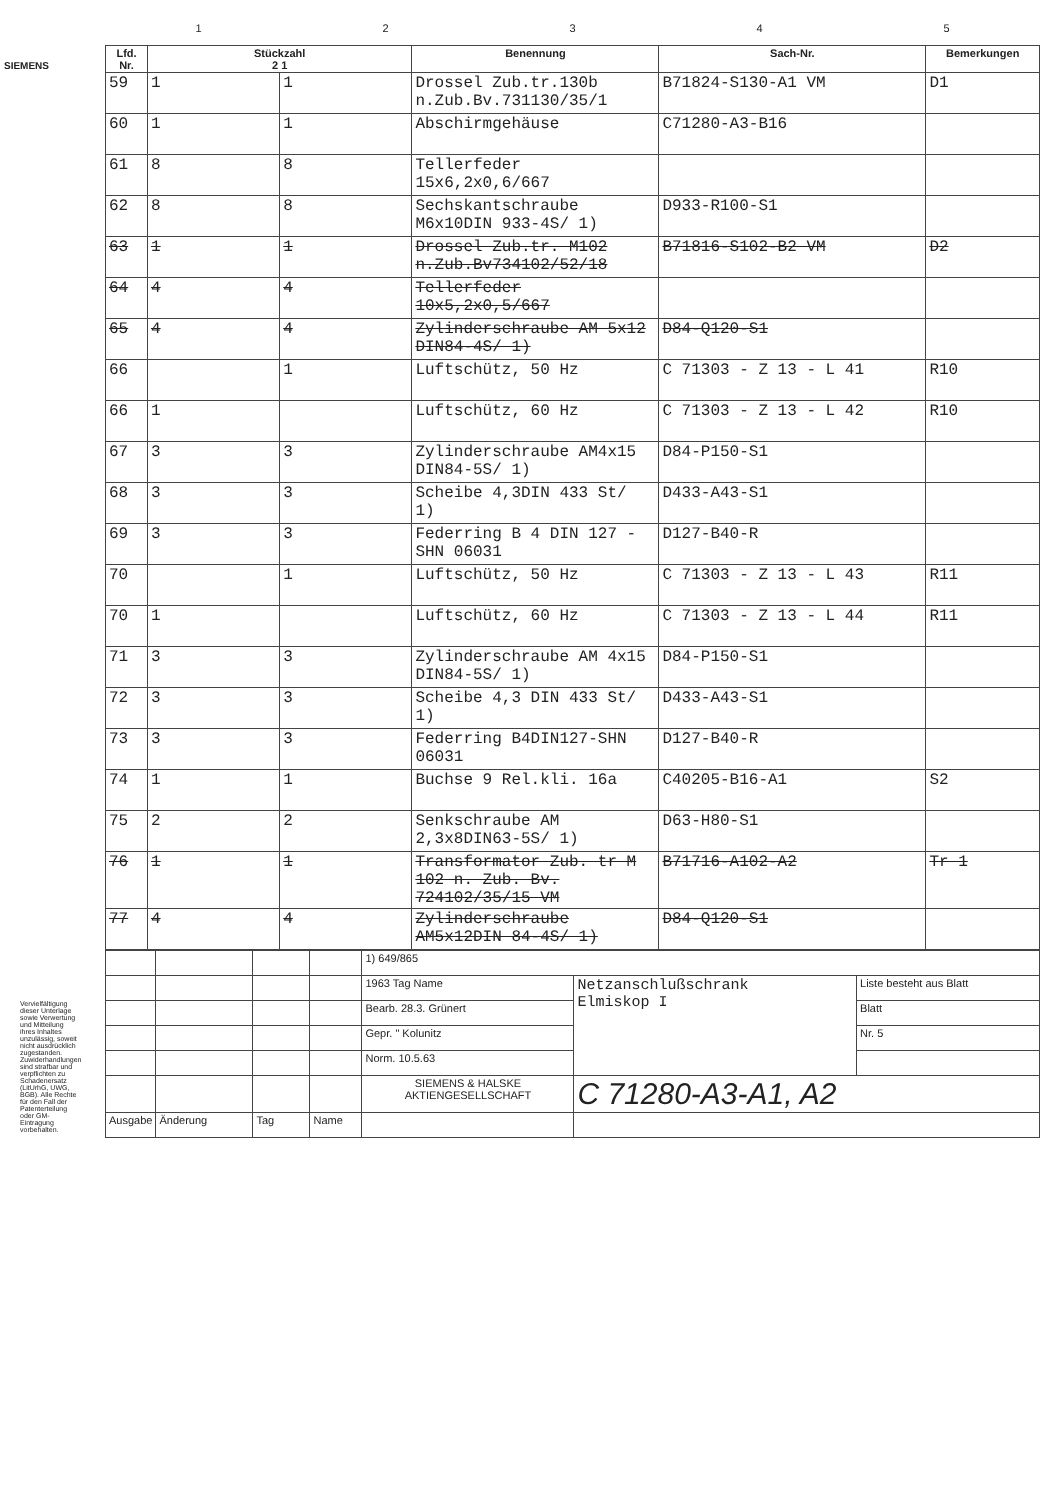SIEMENS
12345
| Lfd. Nr. | Stückzahl 2 1 | | Benennung | Sach-Nr. | Bemerkungen |
| --- | --- | --- | --- | --- | --- |
| 59 | 1 | 1 | Drossel Zub.tr.130b n.Zub.Bv.731130/35/1 | B71824-S130-A1 VM | D1 |
| 60 | 1 | 1 | Abschirmgehäuse | C71280-A3-B16 | |
| 61 | 8 | 8 | Tellerfeder 15x6,2x0,6/667 | | |
| 62 | 8 | 8 | Sechskantschraube M6x10DIN 933-4S/ 1) | D933-R100-S1 | |
| 63 | 1 | 1 | Drossel Zub.tr. M102 n.Zub.Bv734102/52/18 | B71816-S102-B2 VM | D2 |
| 64 | 4 | 4 | Tellerfeder 10x5,2x0,5/667 | | |
| 65 | 4 | 4 | Zylinderschraube AM 5x12 DIN84-4S/ 1) | D84-Q120-S1 | |
| 66 | | 1 | Luftschütz, 50 Hz | C 71303 - Z 13 - L 41 | R10 |
| 66 | 1 | | Luftschütz, 60 Hz | C 71303 - Z 13 - L 42 | R10 |
| 67 | 3 | 3 | Zylinderschraube AM4x15 DIN84-5S/ 1) | D84-P150-S1 | |
| 68 | 3 | 3 | Scheibe 4,3DIN 433 St/ 1) | D433-A43-S1 | |
| 69 | 3 | 3 | Federring B 4 DIN 127 - SHN 06031 | D127-B40-R | |
| 70 | | 1 | Luftschütz, 50 Hz | C 71303 - Z 13 - L 43 | R11 |
| 70 | 1 | | Luftschütz, 60 Hz | C 71303 - Z 13 - L 44 | R11 |
| 71 | 3 | 3 | Zylinderschraube AM 4x15 DIN84-5S/ 1) | D84-P150-S1 | |
| 72 | 3 | 3 | Scheibe 4,3 DIN 433 St/ 1) | D433-A43-S1 | |
| 73 | 3 | 3 | Federring B4DIN127-SHN 06031 | D127-B40-R | |
| 74 | 1 | 1 | Buchse 9 Rel.kli. 16a | C40205-B16-A1 | S2 |
| 75 | 2 | 2 | Senkschraube AM 2,3x8DIN63-5S/ 1) | D63-H80-S1 | |
| 76 | 1 | 1 | Transformator Zub. tr M 102 n. Zub. Bv. 724102/35/15 VM | B71716-A102-A2 | Tr 1 |
| 77 | 4 | 4 | Zylinderschraube AM5x12DIN 84-4S/ 1) | D84-Q120-S1 | |
| | | | | 1) 649/865 | | |
| | | | | 1963 Tag Name | Netzanschlußschrank Elmiskop I | Liste besteht aus Blatt |
| | | | | Bearb. 28.3. Grünert | | Blatt |
| | | | | Gepr. " Kolunitz | | Nr. 5 |
| | | | | Norm. 10.5.63 | | |
| | | | | SIEMENS & HALSKE AKTIENGESELLSCHAFT | C 71280-A3-A1, A2 | |
| Ausgabe | Änderung | Tag | Name | | | |
Vervielfältigung dieser Unterlage sowie Verwertung und Mitteilung ihres Inhaltes unzulässig, soweit nicht ausdrücklich zugestanden. Zuwiderhandlungen sind strafbar und verpflichten zu Schadenersatz (LitUrhG, UWG, BGB). Alle Rechte für den Fall der Patenterteilung oder GM-Eintragung vorbehalten.